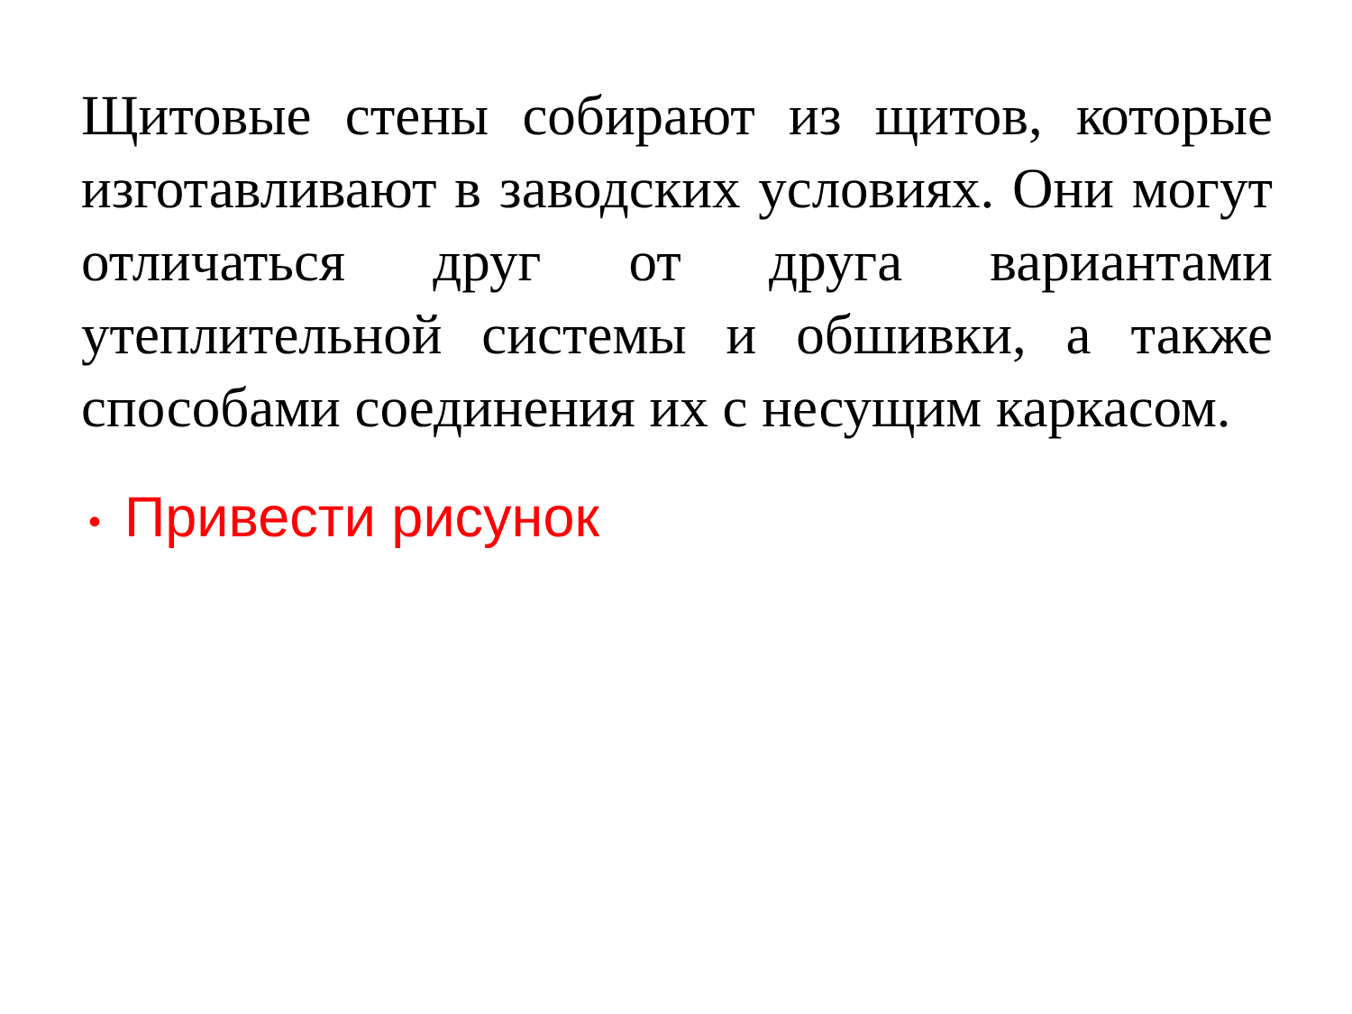Щитовые стены собирают из щитов, которые изготавливают в заводских условиях. Они могут отличаться друг от друга вариантами утеплительной системы и обшивки, а также способами соединения их с несущим каркасом.
• Привести рисунок